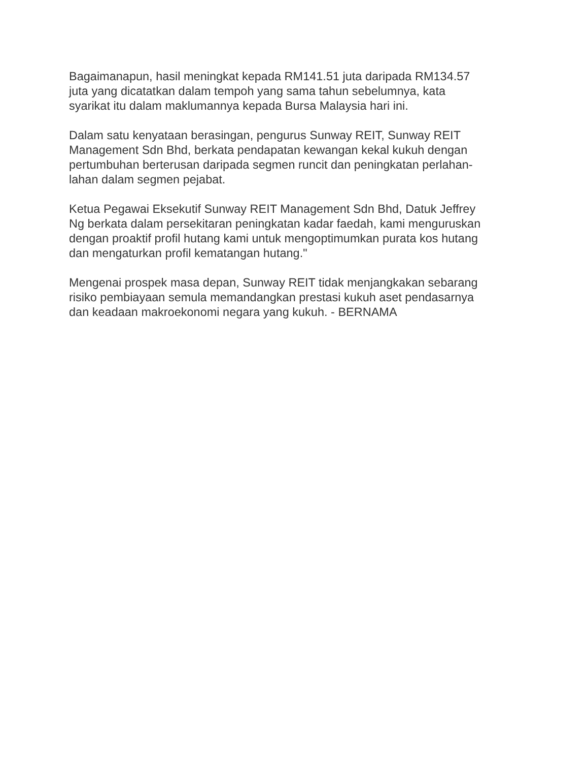Bagaimanapun, hasil meningkat kepada RM141.51 juta daripada RM134.57
juta yang dicatatkan dalam tempoh yang sama tahun sebelumnya, kata
syarikat itu dalam maklumannya kepada Bursa Malaysia hari ini.
Dalam satu kenyataan berasingan, pengurus Sunway REIT, Sunway REIT
Management Sdn Bhd, berkata pendapatan kewangan kekal kukuh dengan
pertumbuhan berterusan daripada segmen runcit dan peningkatan perlahan-
lahan dalam segmen pejabat.
Ketua Pegawai Eksekutif Sunway REIT Management Sdn Bhd, Datuk Jeffrey
Ng berkata dalam persekitaran peningkatan kadar faedah, kami menguruskan
dengan proaktif profil hutang kami untuk mengoptimumkan purata kos hutang
dan mengaturkan profil kematangan hutang."
Mengenai prospek masa depan, Sunway REIT tidak menjangkakan sebarang
risiko pembiayaan semula memandangkan prestasi kukuh aset pendasarnya
dan keadaan makroekonomi negara yang kukuh. - BERNAMA